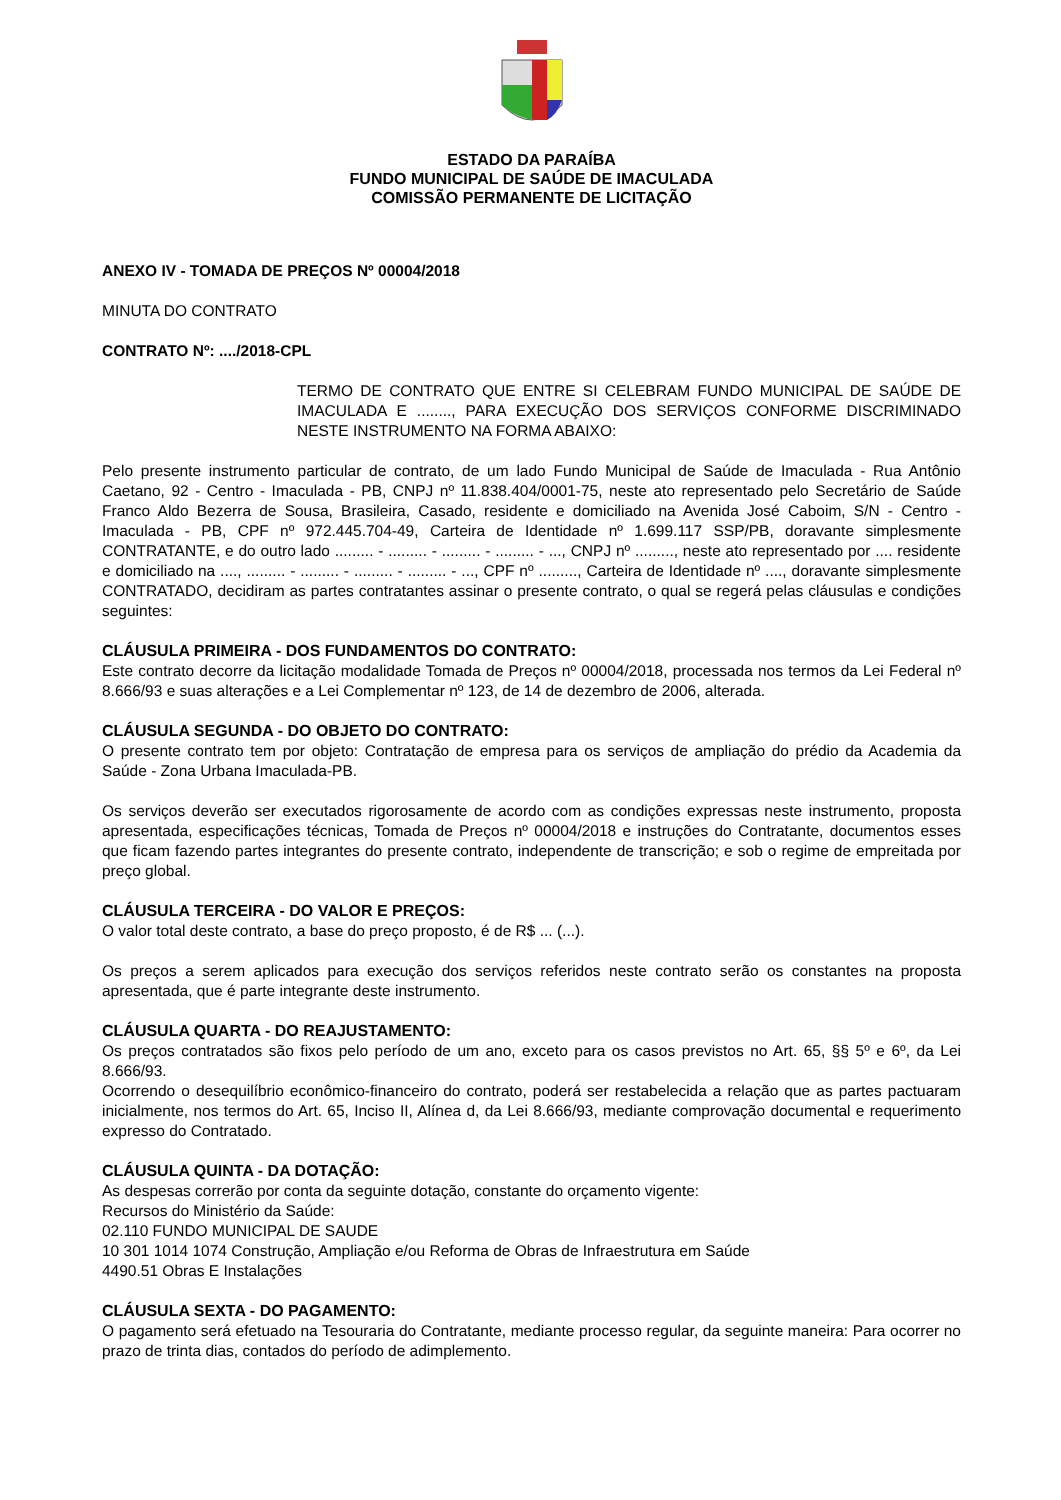ESTADO DA PARAÍBA
FUNDO MUNICIPAL DE SAÚDE DE IMACULADA
COMISSÃO PERMANENTE DE LICITAÇÃO
ANEXO IV - TOMADA DE PREÇOS Nº 00004/2018
MINUTA DO CONTRATO
CONTRATO Nº: ..../2018-CPL
TERMO DE CONTRATO QUE ENTRE SI CELEBRAM FUNDO MUNICIPAL DE SAÚDE DE IMACULADA E ........, PARA EXECUÇÃO DOS SERVIÇOS CONFORME DISCRIMINADO NESTE INSTRUMENTO NA FORMA ABAIXO:
Pelo presente instrumento particular de contrato, de um lado Fundo Municipal de Saúde de Imaculada - Rua Antônio Caetano, 92 - Centro - Imaculada - PB, CNPJ nº 11.838.404/0001-75, neste ato representado pelo Secretário de Saúde Franco Aldo Bezerra de Sousa, Brasileira, Casado, residente e domiciliado na Avenida José Caboim, S/N - Centro - Imaculada - PB, CPF nº 972.445.704-49, Carteira de Identidade nº 1.699.117 SSP/PB, doravante simplesmente CONTRATANTE, e do outro lado ......... - ......... - ......... - ......... - ..., CNPJ nº ........., neste ato representado por .... residente e domiciliado na ...., ......... - ......... - ......... - ......... - ..., CPF nº ........., Carteira de Identidade nº ...., doravante simplesmente CONTRATADO, decidiram as partes contratantes assinar o presente contrato, o qual se regerá pelas cláusulas e condições seguintes:
CLÁUSULA PRIMEIRA - DOS FUNDAMENTOS DO CONTRATO:
Este contrato decorre da licitação modalidade Tomada de Preços nº 00004/2018, processada nos termos da Lei Federal nº 8.666/93 e suas alterações e a Lei Complementar nº 123, de 14 de dezembro de 2006, alterada.
CLÁUSULA SEGUNDA - DO OBJETO DO CONTRATO:
O presente contrato tem por objeto: Contratação de empresa para os serviços de ampliação do prédio da Academia da Saúde - Zona Urbana Imaculada-PB.
Os serviços deverão ser executados rigorosamente de acordo com as condições expressas neste instrumento, proposta apresentada, especificações técnicas, Tomada de Preços nº 00004/2018 e instruções do Contratante, documentos esses que ficam fazendo partes integrantes do presente contrato, independente de transcrição; e sob o regime de empreitada por preço global.
CLÁUSULA TERCEIRA - DO VALOR E PREÇOS:
O valor total deste contrato, a base do preço proposto, é de R$ ... (...).
Os preços a serem aplicados para execução dos serviços referidos neste contrato serão os constantes na proposta apresentada, que é parte integrante deste instrumento.
CLÁUSULA QUARTA - DO REAJUSTAMENTO:
Os preços contratados são fixos pelo período de um ano, exceto para os casos previstos no Art. 65, §§ 5º e 6º, da Lei 8.666/93.
Ocorrendo o desequilíbrio econômico-financeiro do contrato, poderá ser restabelecida a relação que as partes pactuaram inicialmente, nos termos do Art. 65, Inciso II, Alínea d, da Lei 8.666/93, mediante comprovação documental e requerimento expresso do Contratado.
CLÁUSULA QUINTA - DA DOTAÇÃO:
As despesas correrão por conta da seguinte dotação, constante do orçamento vigente:
Recursos do Ministério da Saúde:
02.110 FUNDO MUNICIPAL DE SAUDE
10 301 1014 1074 Construção, Ampliação e/ou Reforma de Obras de Infraestrutura em Saúde
4490.51 Obras E Instalações
CLÁUSULA SEXTA - DO PAGAMENTO:
O pagamento será efetuado na Tesouraria do Contratante, mediante processo regular, da seguinte maneira: Para ocorrer no prazo de trinta dias, contados do período de adimplemento.